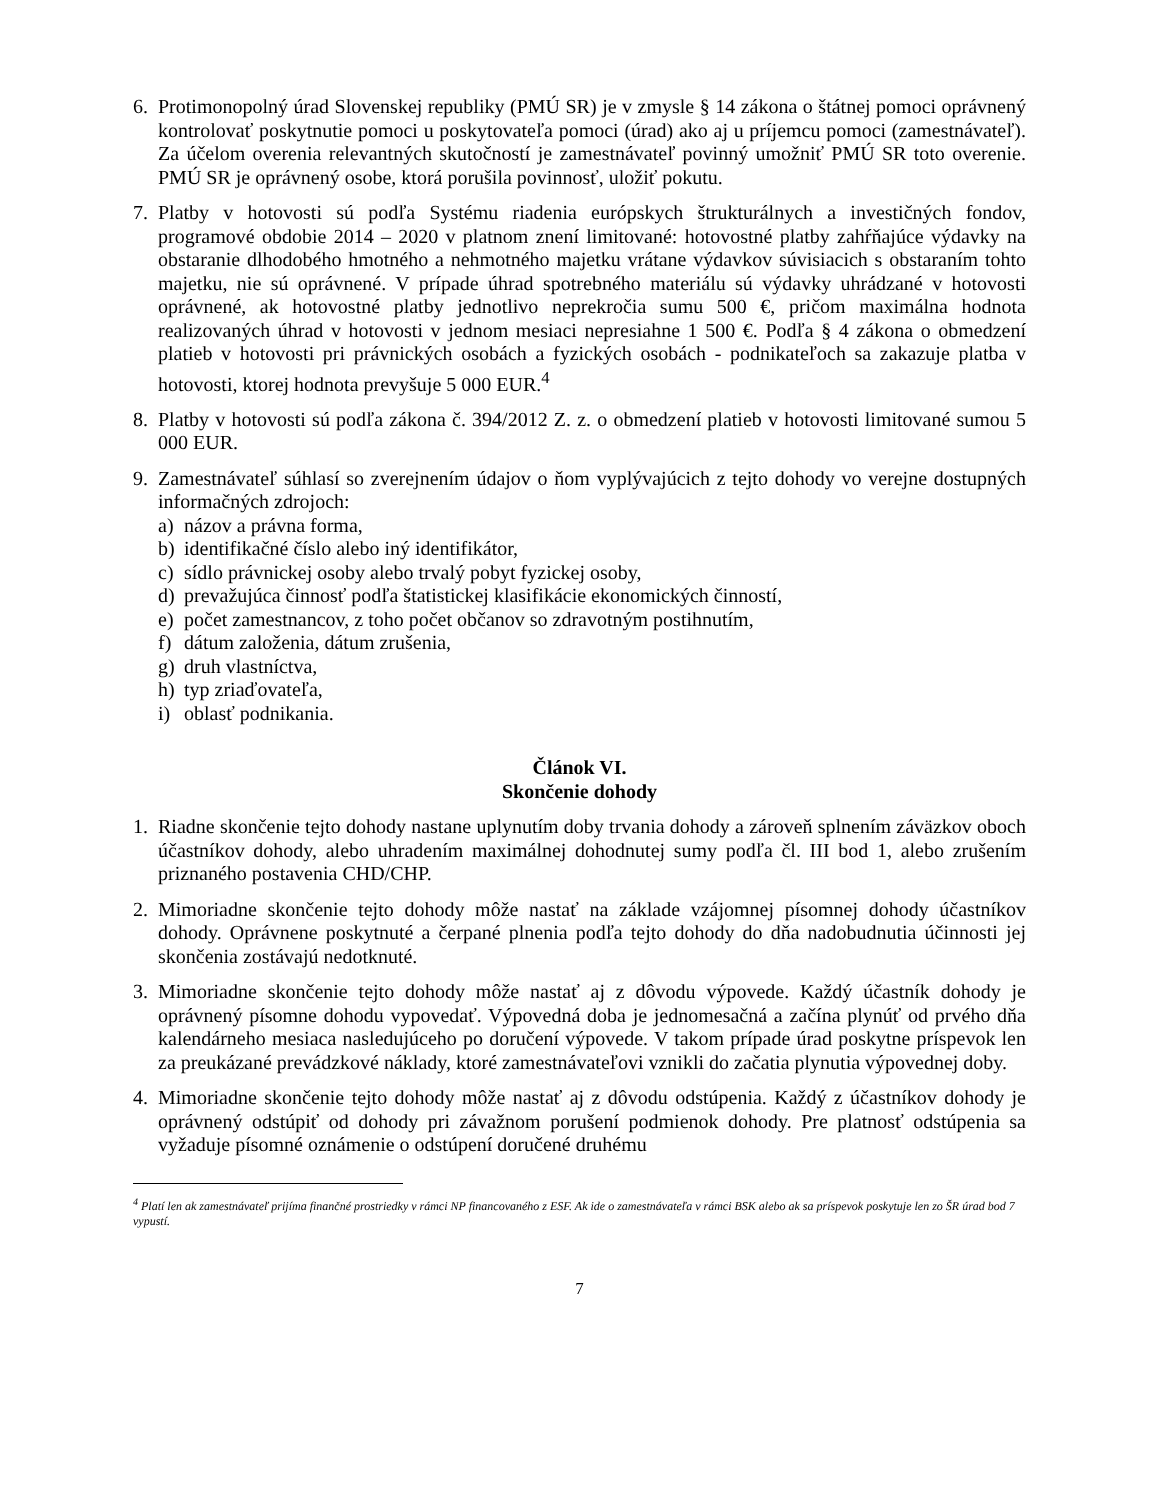6. Protimonopolný úrad Slovenskej republiky (PMÚ SR) je v zmysle § 14 zákona o štátnej pomoci oprávnený kontrolovať poskytnutie pomoci u poskytovateľa pomoci (úrad) ako aj u príjemcu pomoci (zamestnávateľ). Za účelom overenia relevantných skutočností je zamestnávateľ povinný umožniť PMÚ SR toto overenie. PMÚ SR je oprávnený osobe, ktorá porušila povinnosť, uložiť pokutu.
7. Platby v hotovosti sú podľa Systému riadenia európskych štrukturálnych a investičných fondov, programové obdobie 2014 – 2020 v platnom znení limitované: hotovostné platby zahŕňajúce výdavky na obstaranie dlhodobého hmotného a nehmotného majetku vrátane výdavkov súvisiacich s obstaraním tohto majetku, nie sú oprávnené. V prípade úhrad spotrebného materiálu sú výdavky uhrádzané v hotovosti oprávnené, ak hotovostné platby jednotlivo neprekročia sumu 500 €, pričom maximálna hodnota realizovaných úhrad v hotovosti v jednom mesiaci nepresiahne 1 500 €. Podľa § 4 zákona o obmedzení platieb v hotovosti pri právnických osobách a fyzických osobách - podnikateľoch sa zakazuje platba v hotovosti, ktorej hodnota prevyšuje 5 000 EUR.<sup>4</sup>
8. Platby v hotovosti sú podľa zákona č. 394/2012 Z. z. o obmedzení platieb v hotovosti limitované sumou 5 000 EUR.
9. Zamestnávateľ súhlasí so zverejnením údajov o ňom vyplývajúcich z tejto dohody vo verejne dostupných informačných zdrojoch:
a) názov a právna forma,
b) identifikačné číslo alebo iný identifikátor,
c) sídlo právnickej osoby alebo trvalý pobyt fyzickej osoby,
d) prevažujúca činnosť podľa štatistickej klasifikácie ekonomických činností,
e) počet zamestnancov, z toho počet občanov so zdravotným postihnutím,
f) dátum založenia, dátum zrušenia,
g) druh vlastníctva,
h) typ zriaďovateľa,
i) oblasť podnikania.
Článok VI.
Skončenie dohody
1. Riadne skončenie tejto dohody nastane uplynutím doby trvania dohody a zároveň splnením záväzkov oboch účastníkov dohody, alebo uhradením maximálnej dohodnutej sumy podľa čl. III bod 1, alebo zrušením priznaného postavenia CHD/CHP.
2. Mimoriadne skončenie tejto dohody môže nastať na základe vzájomnej písomnej dohody účastníkov dohody. Oprávnene poskytnuté a čerpané plnenia podľa tejto dohody do dňa nadobudnutia účinnosti jej skončenia zostávajú nedotknuté.
3. Mimoriadne skončenie tejto dohody môže nastať aj z dôvodu výpovede. Každý účastník dohody je oprávnený písomne dohodu vypovedať. Výpovedná doba je jednomesačná a začína plynúť od prvého dňa kalendárneho mesiaca nasledujúceho po doručení výpovede. V takom prípade úrad poskytne príspevok len za preukázané prevádzkové náklady, ktoré zamestnávateľovi vznikli do začatia plynutia výpovednej doby.
4. Mimoriadne skončenie tejto dohody môže nastať aj z dôvodu odstúpenia. Každý z účastníkov dohody je oprávnený odstúpiť od dohody pri závažnom porušení podmienok dohody. Pre platnosť odstúpenia sa vyžaduje písomné oznámenie o odstúpení doručené druhému
<sup>4</sup> Platí len ak zamestnávateľ prijíma finančné prostriedky v rámci NP financovaného z ESF. Ak ide o zamestnávateľa v rámci BSK alebo ak sa príspevok poskytuje len zo ŠR úrad bod 7 vypustí.
7